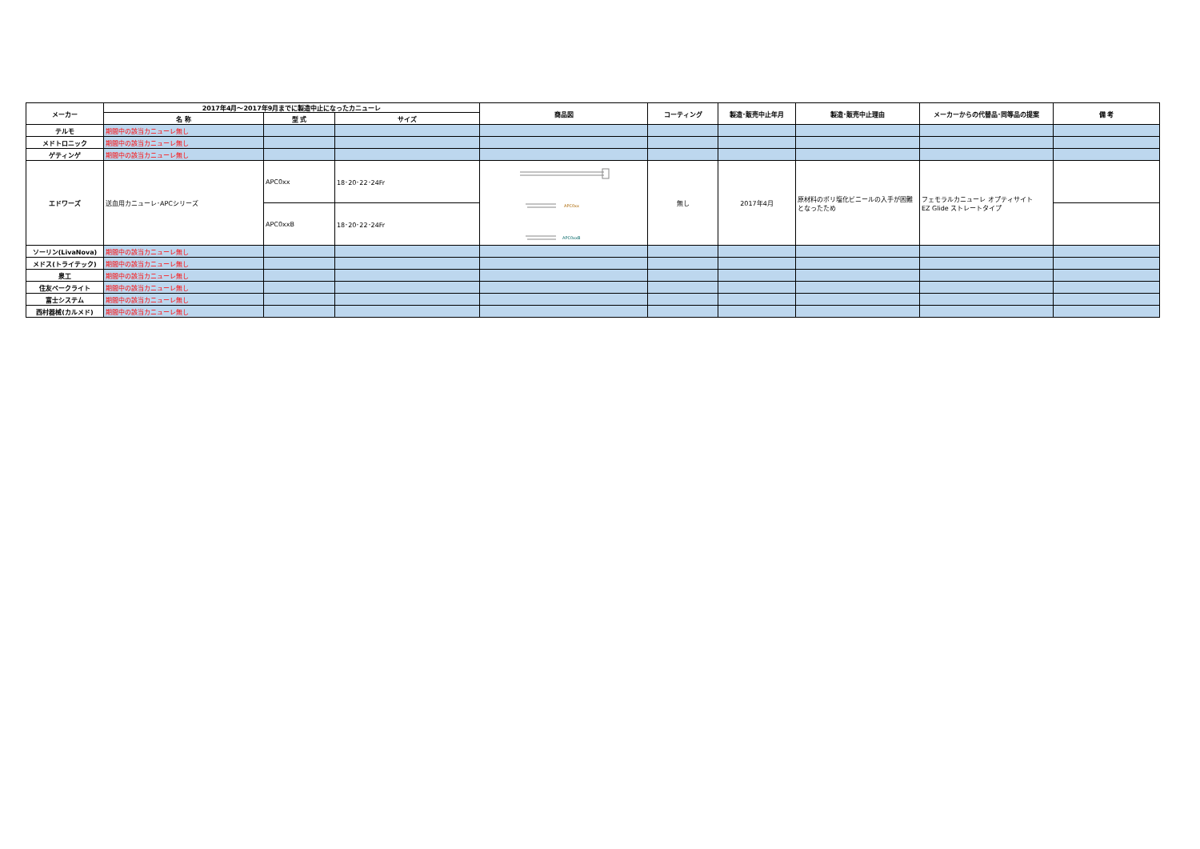| メーカー | 2017年4月～2017年9月までに製造中止になったカニューレ | | | 商品図 | コーティング | 製造･販売中止年月 | 製造･販売中止理由 | メーカーからの代替品･同等品の提案 | 備 考 |
| --- | --- | --- | --- | --- | --- | --- | --- | --- | --- |
| | 名 称 | 型 式 | サイズ | | | | | | |
| テルモ | 期間中の該当カニューレ無し | | | | | | | | |
| メドトロニック | 期間中の該当カニューレ無し | | | | | | | | |
| ゲティンゲ | 期間中の該当カニューレ無し | | | | | | | | |
| エドワーズ | 送血用カニューレ･APCシリーズ | APC0xx | 18･20･22･24Fr | APC0xx APC0xxB | 無し | 2017年4月 | 原材料のポリ塩化ビニールの入手が困難となったため | フェモラルカニューレ オプティサイト EZ Glide ストレートタイプ | |
| | | APC0xxB | 18･20･22･24Fr | | | | | | |
| ソーリン(LivaNova) | 期間中の該当カニューレ無し | | | | | | | | |
| メドス(トライテック) | 期間中の該当カニューレ無し | | | | | | | | |
| 泉工 | 期間中の該当カニューレ無し | | | | | | | | |
| 住友ベークライト | 期間中の該当カニューレ無し | | | | | | | | |
| 富士システム | 期間中の該当カニューレ無し | | | | | | | | |
| 西村器械(カルメド) | 期間中の該当カニューレ無し | | | | | | | | |